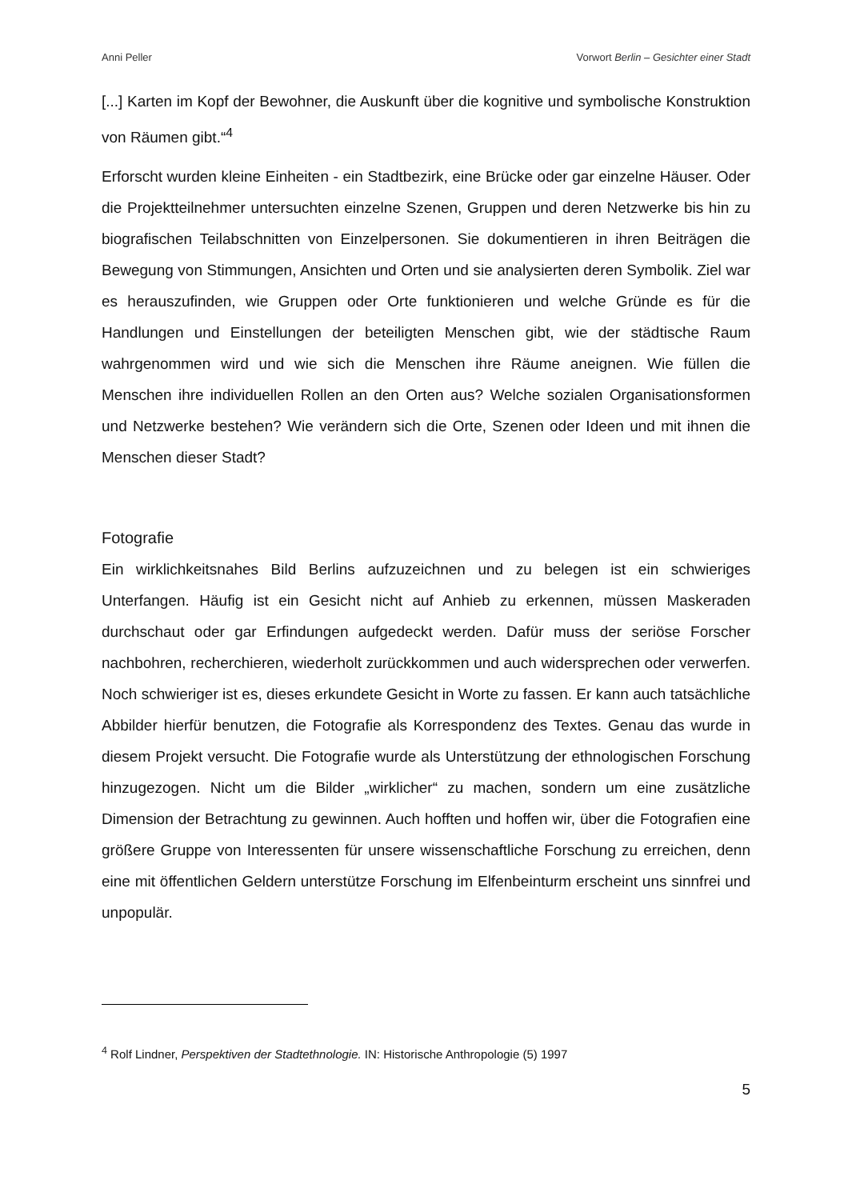Anni Peller Vorwort Berlin – Gesichter einer Stadt
[...] Karten im Kopf der Bewohner, die Auskunft über die kognitive und symbolische Konstruktion von Räumen gibt.“<sup>4</sup>
Erforscht wurden kleine Einheiten - ein Stadtbezirk, eine Brücke oder gar einzelne Häuser. Oder die Projektteilnehmer untersuchten einzelne Szenen, Gruppen und deren Netzwerke bis hin zu biografischen Teilabschnitten von Einzelpersonen. Sie dokumentieren in ihren Beiträgen die Bewegung von Stimmungen, Ansichten und Orten und sie analysierten deren Symbolik. Ziel war es herauszufinden, wie Gruppen oder Orte funktionieren und welche Gründe es für die Handlungen und Einstellungen der beteiligten Menschen gibt, wie der städtische Raum wahrgenommen wird und wie sich die Menschen ihre Räume aneignen. Wie füllen die Menschen ihre individuellen Rollen an den Orten aus? Welche sozialen Organisationsformen und Netzwerke bestehen? Wie verändern sich die Orte, Szenen oder Ideen und mit ihnen die Menschen dieser Stadt?
Fotografie
Ein wirklichkeitsnahes Bild Berlins aufzuzeichnen und zu belegen ist ein schwieriges Unterfangen. Häufig ist ein Gesicht nicht auf Anhieb zu erkennen, müssen Maskeraden durchschaut oder gar Erfindungen aufgedeckt werden. Dafür muss der seriöse Forscher nachbohren, recherchieren, wiederholt zurückkommen und auch widersprechen oder verwerfen. Noch schwieriger ist es, dieses erkundete Gesicht in Worte zu fassen. Er kann auch tatsächliche Abbilder hierfür benutzen, die Fotografie als Korrespondenz des Textes. Genau das wurde in diesem Projekt versucht. Die Fotografie wurde als Unterstützung der ethnologischen Forschung hinzugezogen. Nicht um die Bilder „wirklicher“ zu machen, sondern um eine zusätzliche Dimension der Betrachtung zu gewinnen. Auch hofften und hoffen wir, über die Fotografien eine größere Gruppe von Interessenten für unsere wissenschaftliche Forschung zu erreichen, denn eine mit öffentlichen Geldern unterstütze Forschung im Elfenbeinturm erscheint uns sinnfrei und unpopulär.
<sup>4</sup> Rolf Lindner, Perspektiven der Stadtethnologie. IN: Historische Anthropologie (5) 1997
5